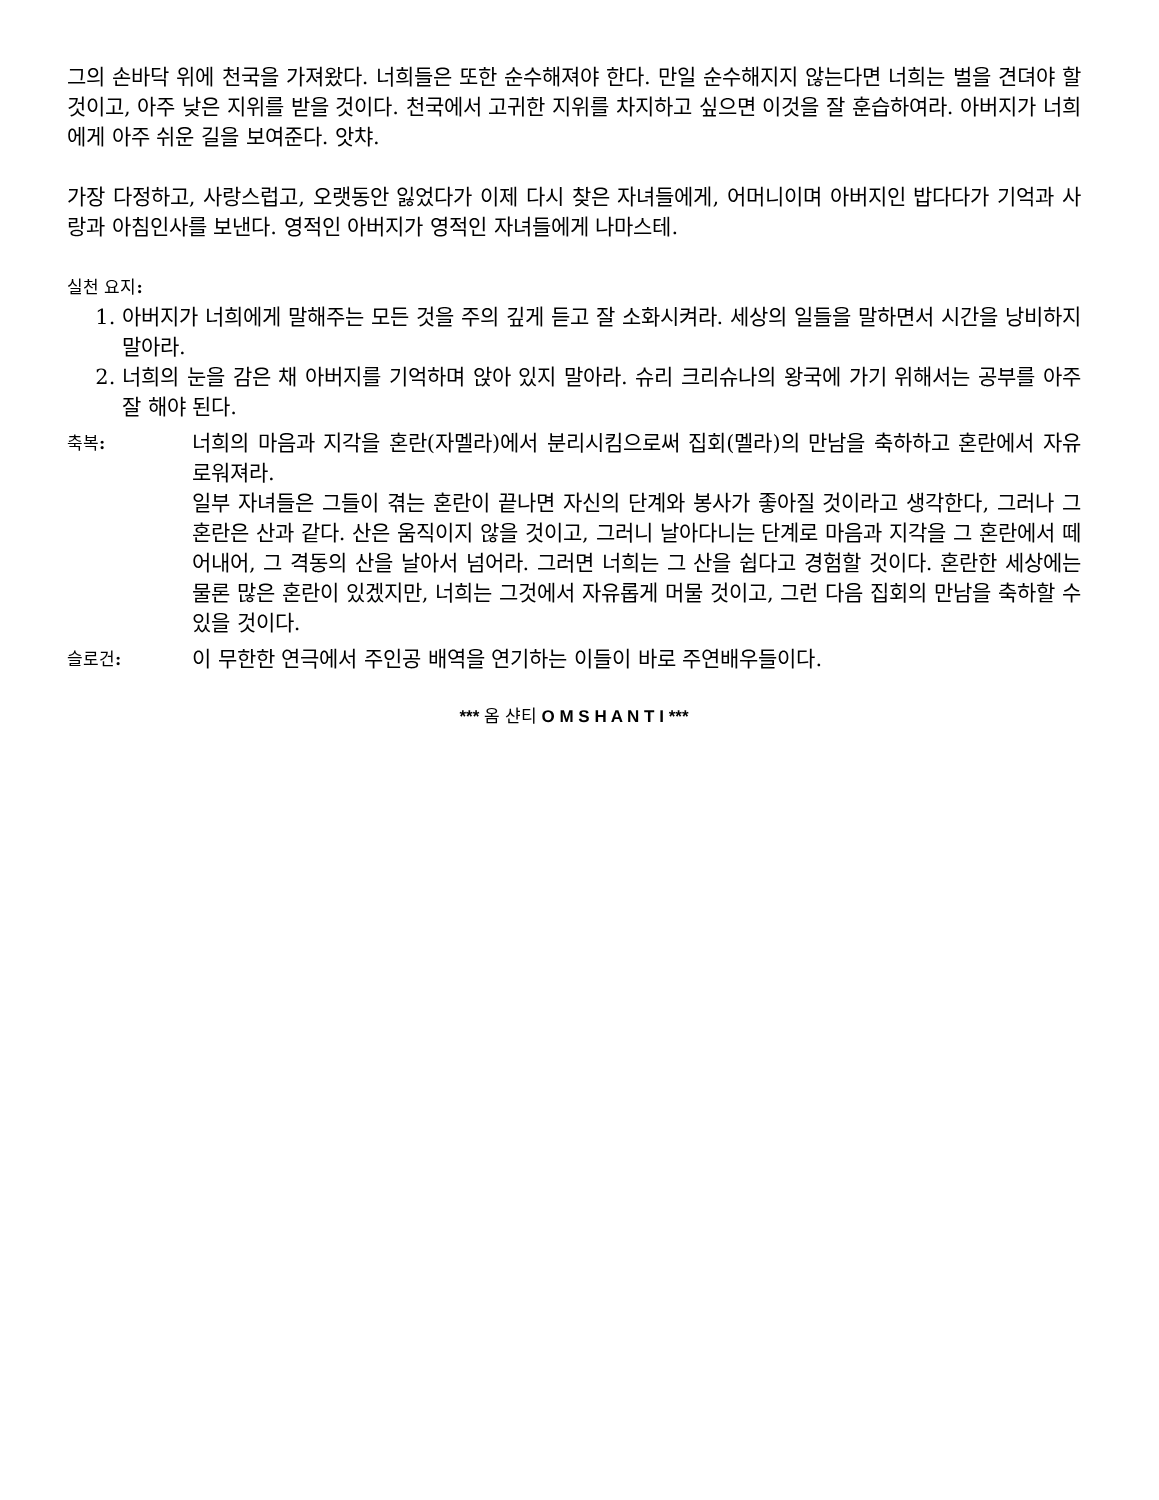그의 손바닥 위에 천국을 가져왔다. 너희들은 또한 순수해져야 한다. 만일 순수해지지 않는다면 너희는 벌을 견뎌야 할 것이고, 아주 낮은 지위를 받을 것이다. 천국에서 고귀한 지위를 차지하고 싶으면 이것을 잘 훈습하여라. 아버지가 너희에게 아주 쉬운 길을 보여준다. 앗챠.
가장 다정하고, 사랑스럽고, 오랫동안 잃었다가 이제 다시 찾은 자녀들에게, 어머니이며 아버지인 밥다다가 기억과 사랑과 아침인사를 보낸다. 영적인 아버지가 영적인 자녀들에게 나마스테.
실천 요지:
1. 아버지가 너희에게 말해주는 모든 것을 주의 깊게 듣고 잘 소화시켜라. 세상의 일들을 말하면서 시간을 낭비하지 말아라.
2. 너희의 눈을 감은 채 아버지를 기억하며 앉아 있지 말아라. 슈리 크리슈나의 왕국에 가기 위해서는 공부를 아주 잘 해야 된다.
축복:
너희의 마음과 지각을 혼란(자멜라)에서 분리시킴으로써 집회(멜라)의 만남을 축하하고 혼란에서 자유로워져라.
일부 자녀들은 그들이 겪는 혼란이 끝나면 자신의 단계와 봉사가 좋아질 것이라고 생각한다, 그러나 그 혼란은 산과 같다. 산은 움직이지 않을 것이고, 그러니 날아다니는 단계로 마음과 지각을 그 혼란에서 떼어내어, 그 격동의 산을 날아서 넘어라. 그러면 너희는 그 산을 쉽다고 경험할 것이다. 혼란한 세상에는 물론 많은 혼란이 있겠지만, 너희는 그것에서 자유롭게 머물 것이고, 그런 다음 집회의 만남을 축하할 수 있을 것이다.
슬로건:
이 무한한 연극에서 주인공 배역을 연기하는 이들이 바로 주연배우들이다.
*** 옴 샨티 O M S H A N T I ***